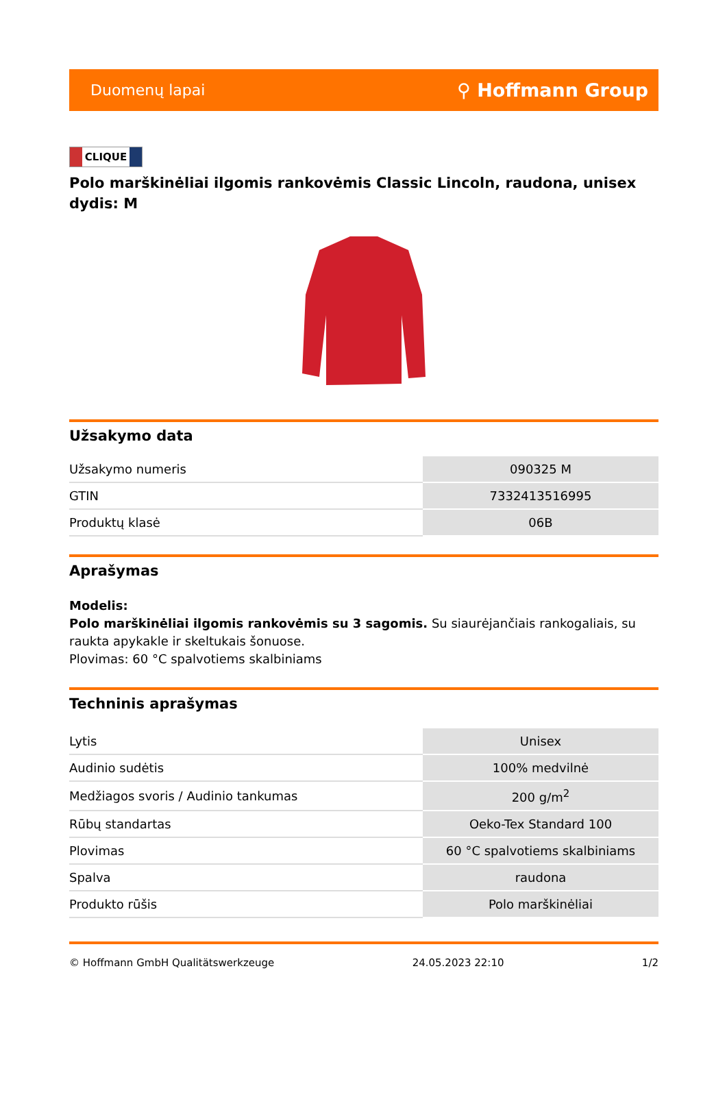Duomenų lapai ⚲ Hoffmann Group
CLIQUE
Polo marškinėliai ilgomis rankovėmis Classic Lincoln, raudona, unisex dydis: M
Užsakymo data
| Užsakymo numeris | 090325 M |
| GTIN | 7332413516995 |
| Produktų klasė | 06B |
Aprašymas
Modelis:
Polo marškinėliai ilgomis rankovėmis su 3 sagomis. Su siaurėjančiais rankogaliais, su raukta apykakle ir skeltukais šonuose.
Plovimas: 60 °C spalvotiems skalbiniams
Techninis aprašymas
| Lytis | Unisex |
| Audinio sudėtis | 100% medvilnė |
| Medžiagos svoris / Audinio tankumas | 200 g/m<sup>2</sup> |
| Rūbų standartas | Oeko-Tex Standard 100 |
| Plovimas | 60 °C spalvotiems skalbiniams |
| Spalva | raudona |
| Produkto rūšis | Polo marškinėliai |
© Hoffmann GmbH Qualitätswerkzeuge 24.05.2023 22:10 1/2